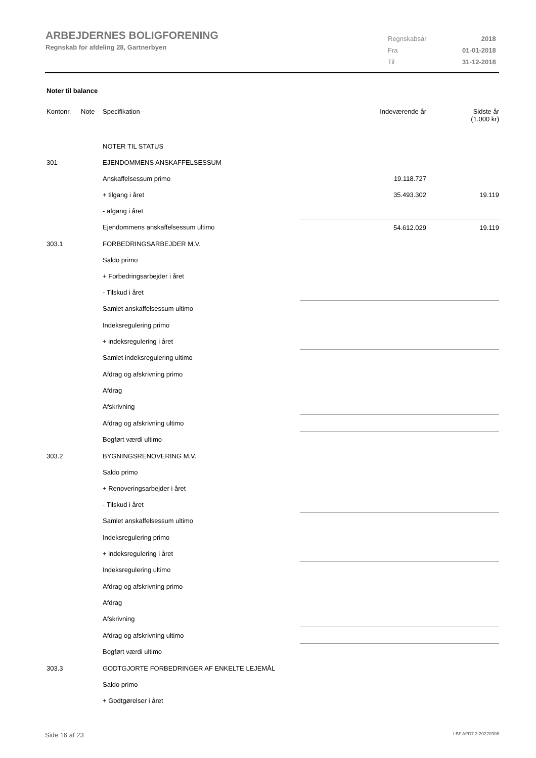ARBEJDERNES BOLIGFORENING
Regnskab for afdeling 28, Gartnerbyen
| Regnskabsår | 2018 |
| Fra | 01-01-2018 |
| Til | 31-12-2018 |
Noter til balance
| Kontonr. | Note | Specifikation | Indeværende år | Sidste år (1.000 kr) |
| --- | --- | --- | --- | --- |
| | | NOTER TIL STATUS | | |
| 301 | | EJENDOMMENS ANSKAFFELSESSUM | | |
| | | Anskaffelsessum primo | 19.118.727 | |
| | | + tilgang i året | 35.493.302 | 19.119 |
| | | - afgang i året | | |
| | | Ejendommens anskaffelsessum ultimo | 54.612.029 | 19.119 |
| 303.1 | | FORBEDRINGSARBEJDER M.V. | | |
| | | Saldo primo | | |
| | | + Forbedringsarbejder i året | | |
| | | - Tilskud i året | | |
| | | Samlet anskaffelsessum ultimo | | |
| | | Indeksregulering primo | | |
| | | + indeksregulering i året | | |
| | | Samlet indeksregulering ultimo | | |
| | | Afdrag og afskrivning primo | | |
| | | Afdrag | | |
| | | Afskrivning | | |
| | | Afdrag og afskrivning ultimo | | |
| | | Bogført værdi ultimo | | |
| 303.2 | | BYGNINGSRENOVERING M.V. | | |
| | | Saldo primo | | |
| | | + Renoveringsarbejder i året | | |
| | | - Tilskud i året | | |
| | | Samlet anskaffelsessum ultimo | | |
| | | Indeksregulering primo | | |
| | | + indeksregulering i året | | |
| | | Indeksregulering ultimo | | |
| | | Afdrag og afskrivning primo | | |
| | | Afdrag | | |
| | | Afskrivning | | |
| | | Afdrag og afskrivning ultimo | | |
| | | Bogført værdi ultimo | | |
| 303.3 | | GODTGJORTE FORBEDRINGER AF ENKELTE LEJEMÅL | | |
| | | Saldo primo | | |
| | | + Godtgørelser i året | | |
Side 16 af 23 LBF.AFD7.3.20220906